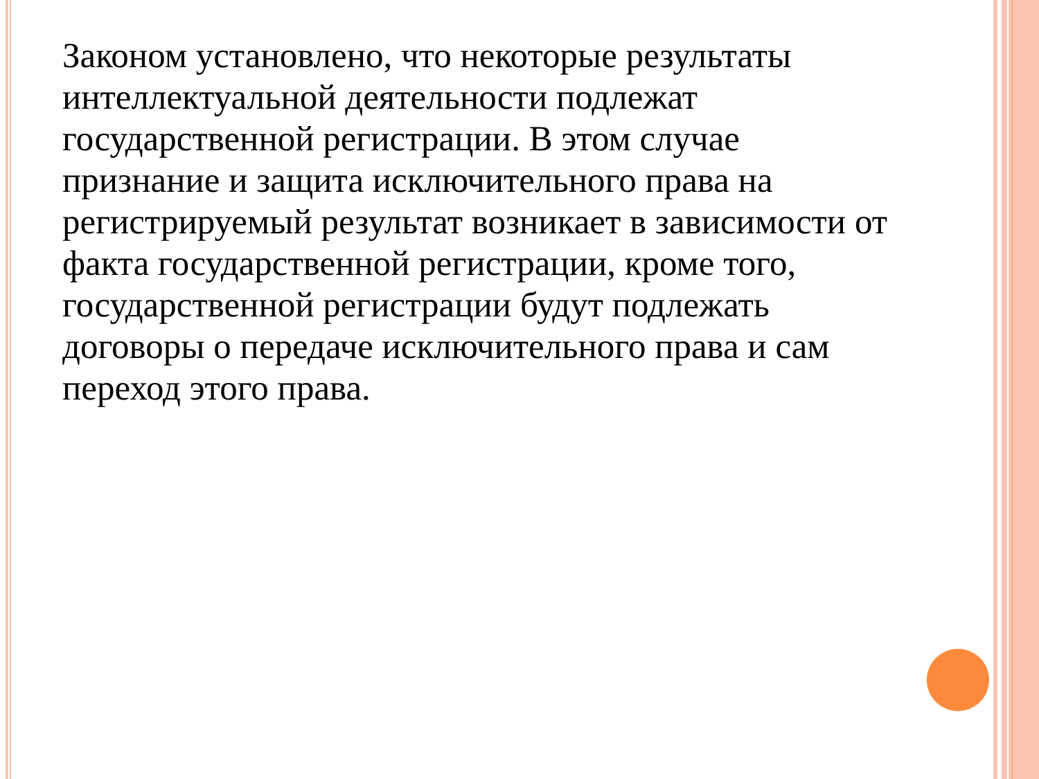Законом установлено, что некоторые результаты интеллектуальной деятельности подлежат государственной регистрации. В этом случае признание и защита исключительного права на регистрируемый результат возникает в зависимости от факта государственной регистрации, кроме того, государственной регистрации будут подлежать договоры о передаче исключительного права и сам переход этого права.